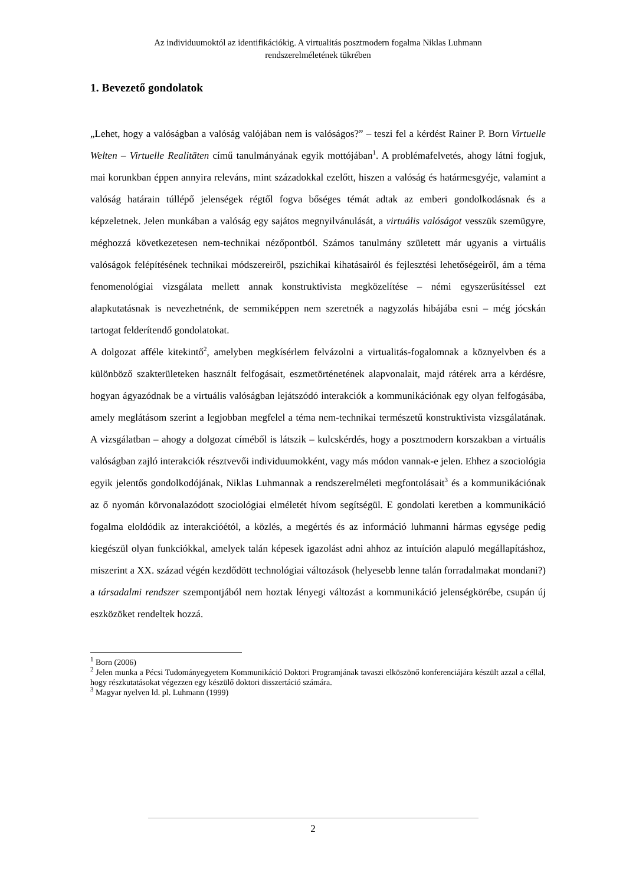Az individuumoktól az identifikációkig. A virtualitás posztmodern fogalma Niklas Luhmann
rendszerelméletének tükrében
1. Bevezető gondolatok
„Lehet, hogy a valóságban a valóság valójában nem is valóságos?” – teszi fel a kérdést Rainer P. Born Virtuelle Welten – Virtuelle Realitäten című tanulmányának egyik mottójában<sup>1</sup>. A problémafelvetés, ahogy látni fogjuk, mai korunkban éppen annyira releváns, mint századokkal ezelőtt, hiszen a valóság és határmesgyéje, valamint a valóság határain túllépő jelenségek régtől fogva bőséges témát adtak az emberi gondolkodásnak és a képzeletnek. Jelen munkában a valóság egy sajátos megnyilvánulását, a virtuális valóságot vesszük szemügyre, méghozzá következetesen nem-technikai nézőpontból. Számos tanulmány született már ugyanis a virtuális valóságok felépítésének technikai módszereiről, pszichikai kihatásairól és fejlesztési lehetőségeiről, ám a téma fenomenológiai vizsgálata mellett annak konstruktivista megközelítése – némi egyszerűsítéssel ezt alapkutatásnak is nevezhetnénk, de semmiképpen nem szeretnék a nagyzolás hibájába esni – még jócskán tartogat felderítendő gondolatokat.
A dolgozat afféle kitekintő<sup>2</sup>, amelyben megkísérlem felvázolni a virtualitás-fogalomnak a köznyelvben és a különböző szakterületeken használt felfogásait, eszmetörténetének alapvonalait, majd rátérek arra a kérdésre, hogyan ágyazódnak be a virtuális valóságban lejátszódó interakciók a kommunikációnak egy olyan felfogásába, amely meglátásom szerint a legjobban megfelel a téma nem-technikai természetű konstruktivista vizsgálatának. A vizsgálatban – ahogy a dolgozat címéből is látszik – kulcskérdés, hogy a posztmodern korszakban a virtuális valóságban zajló interakciók résztvevői individuumokként, vagy más módon vannak-e jelen. Ehhez a szociológia egyik jelentős gondolkodójának, Niklas Luhmannak a rendszerelméleti megfontolásait<sup>3</sup> és a kommunikációnak az ő nyomán körvonalazódott szociológiai elméletét hívom segítségül. E gondolati keretben a kommunikáció fogalma eloldódik az interakcióétól, a közlés, a megértés és az információ luhmanni hármas egysége pedig kiegészül olyan funkciókkal, amelyek talán képesek igazolást adni ahhoz az intuíción alapuló megállapításhoz, miszerint a XX. század végén kezdődött technológiai változások (helyesebb lenne talán forradalmakat mondani?) a társadalmi rendszer szempontjából nem hoztak lényegi változást a kommunikáció jelenségkörébe, csupán új eszközöket rendeltek hozzá.
<sup>1</sup> Born (2006)
<sup>2</sup> Jelen munka a Pécsi Tudományegyetem Kommunikáció Doktori Programjának tavaszi elköszönő konferenciájára készült azzal a céllal, hogy részkutatásokat végezzen egy készülő doktori disszertáció számára.
<sup>3</sup> Magyar nyelven ld. pl. Luhmann (1999)
2